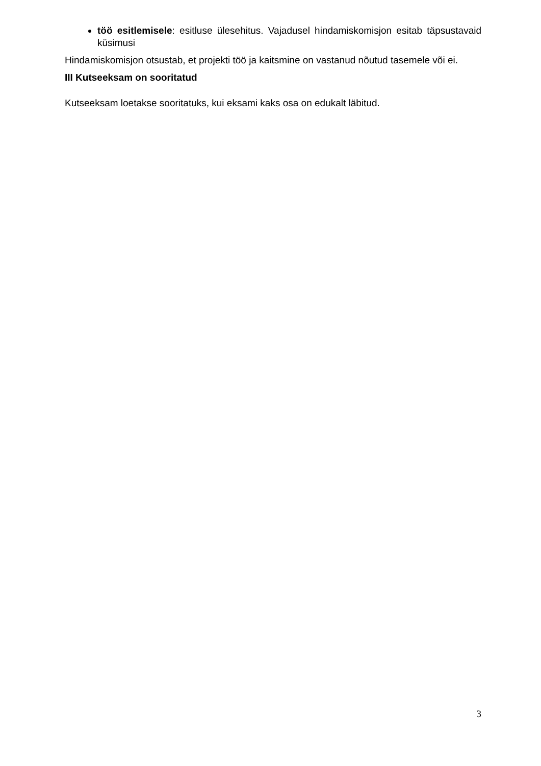töö esitlemisele: esitluse ülesehitus. Vajadusel hindamiskomisjon esitab täpsustavaid küsimusi
Hindamiskomisjon otsustab, et projekti töö ja kaitsmine on vastanud nõutud tasemele või ei.
III Kutseeksam on sooritatud
Kutseeksam loetakse sooritatuks, kui eksami kaks osa on edukalt läbitud.
3